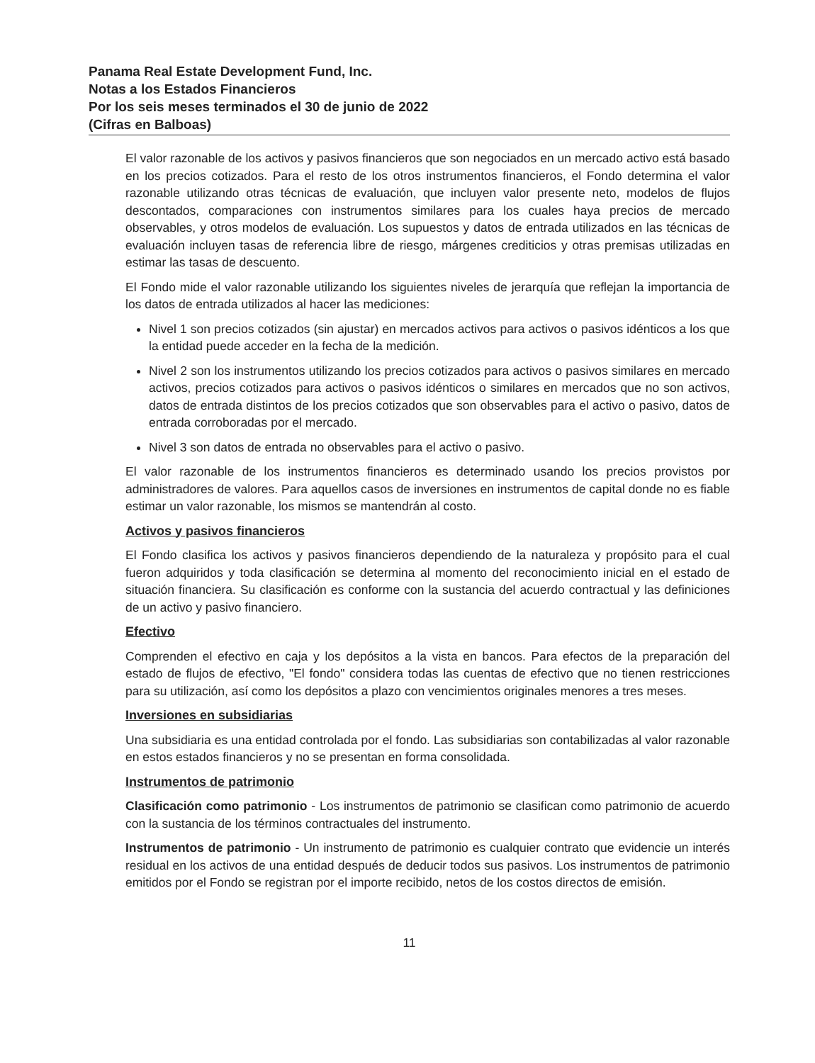Panama Real Estate Development Fund, Inc.
Notas a los Estados Financieros
Por los seis meses terminados el 30 de junio de 2022
(Cifras en Balboas)
El valor razonable de los activos y pasivos financieros que son negociados en un mercado activo está basado en los precios cotizados. Para el resto de los otros instrumentos financieros, el Fondo determina el valor razonable utilizando otras técnicas de evaluación, que incluyen valor presente neto, modelos de flujos descontados, comparaciones con instrumentos similares para los cuales haya precios de mercado observables, y otros modelos de evaluación. Los supuestos y datos de entrada utilizados en las técnicas de evaluación incluyen tasas de referencia libre de riesgo, márgenes crediticios y otras premisas utilizadas en estimar las tasas de descuento.
El Fondo mide el valor razonable utilizando los siguientes niveles de jerarquía que reflejan la importancia de los datos de entrada utilizados al hacer las mediciones:
Nivel 1 son precios cotizados (sin ajustar) en mercados activos para activos o pasivos idénticos a los que la entidad puede acceder en la fecha de la medición.
Nivel 2 son los instrumentos utilizando los precios cotizados para activos o pasivos similares en mercado activos, precios cotizados para activos o pasivos idénticos o similares en mercados que no son activos, datos de entrada distintos de los precios cotizados que son observables para el activo o pasivo, datos de entrada corroboradas por el mercado.
Nivel 3 son datos de entrada no observables para el activo o pasivo.
El valor razonable de los instrumentos financieros es determinado usando los precios provistos por administradores de valores. Para aquellos casos de inversiones en instrumentos de capital donde no es fiable estimar un valor razonable, los mismos se mantendrán al costo.
Activos y pasivos financieros
El Fondo clasifica los activos y pasivos financieros dependiendo de la naturaleza y propósito para el cual fueron adquiridos y toda clasificación se determina al momento del reconocimiento inicial en el estado de situación financiera. Su clasificación es conforme con la sustancia del acuerdo contractual y las definiciones de un activo y pasivo financiero.
Efectivo
Comprenden el efectivo en caja y los depósitos a la vista en bancos. Para efectos de la preparación del estado de flujos de efectivo, "El fondo" considera todas las cuentas de efectivo que no tienen restricciones para su utilización, así como los depósitos a plazo con vencimientos originales menores a tres meses.
Inversiones en subsidiarias
Una subsidiaria es una entidad controlada por el fondo. Las subsidiarias son contabilizadas al valor razonable en estos estados financieros y no se presentan en forma consolidada.
Instrumentos de patrimonio
Clasificación como patrimonio - Los instrumentos de patrimonio se clasifican como patrimonio de acuerdo con la sustancia de los términos contractuales del instrumento.
Instrumentos de patrimonio - Un instrumento de patrimonio es cualquier contrato que evidencie un interés residual en los activos de una entidad después de deducir todos sus pasivos. Los instrumentos de patrimonio emitidos por el Fondo se registran por el importe recibido, netos de los costos directos de emisión.
11